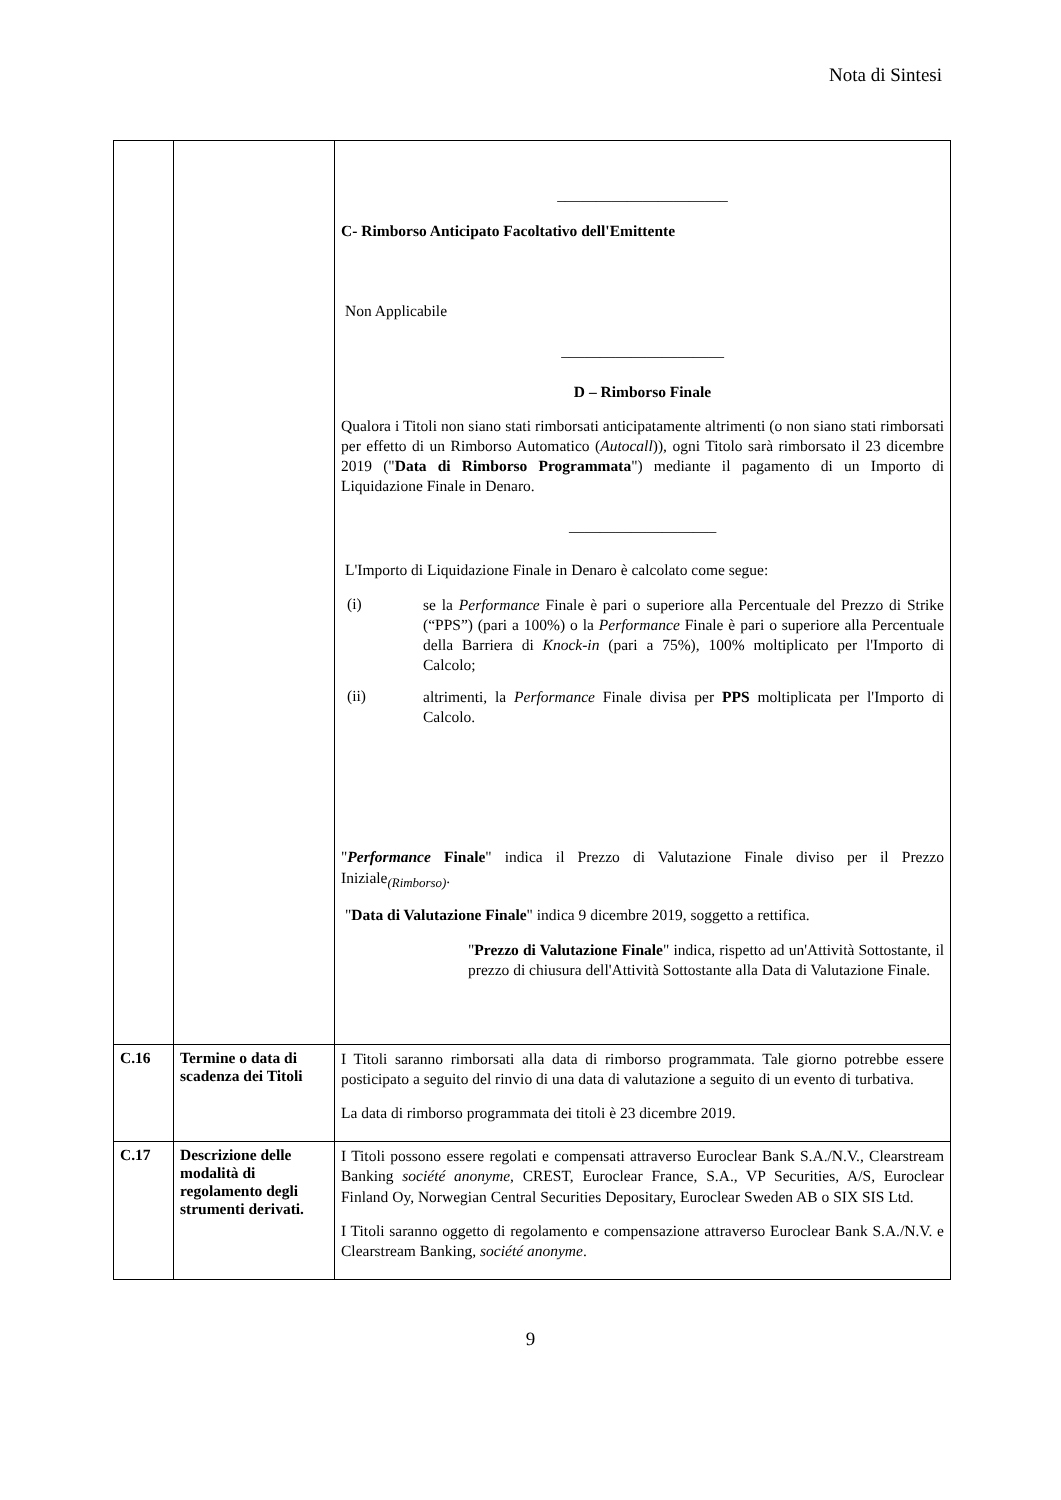Nota di Sintesi
| | | ______________________ C- Rimborso Anticipato Facoltativo dell'Emittente Non Applicabile _____________________ D – Rimborso Finale Qualora i Titoli non siano stati rimborsati anticipatamente altrimenti (o non siano stati rimborsati per effetto di un Rimborso Automatico ( Autocall )), ogni Titolo sarà rimborsato il 23 dicembre 2019 (" Data di Rimborso Programmata ") mediante il pagamento di un Importo di Liquidazione Finale in Denaro. ___________________ L'Importo di Liquidazione Finale in Denaro è calcolato come segue: (i) se la Performance Finale è pari o superiore alla Percentuale del Prezzo di Strike (“PPS”) (pari a 100%) o la Performance Finale è pari o superiore alla Percentuale della Barriera di Knock-in (pari a 75%), 100% moltiplicato per l'Importo di Calcolo; (ii) altrimenti, la Performance Finale divisa per PPS moltiplicata per l'Importo di Calcolo. " Performance Finale " indica il Prezzo di Valutazione Finale diviso per il Prezzo Iniziale<sub>(Rimborso)</sub>. " Data di Valutazione Finale " indica 9 dicembre 2019, soggetto a rettifica. " Prezzo di Valutazione Finale " indica, rispetto ad un'Attività Sottostante, il prezzo di chiusura dell'Attività Sottostante alla Data di Valutazione Finale. |
| C.16 | Termine o data di scadenza dei Titoli | I Titoli saranno rimborsati alla data di rimborso programmata. Tale giorno potrebbe essere posticipato a seguito del rinvio di una data di valutazione a seguito di un evento di turbativa. La data di rimborso programmata dei titoli è 23 dicembre 2019. |
| C.17 | Descrizione delle modalità di regolamento degli strumenti derivati. | I Titoli possono essere regolati e compensati attraverso Euroclear Bank S.A./N.V., Clearstream Banking société anonyme , CREST, Euroclear France, S.A., VP Securities, A/S, Euroclear Finland Oy, Norwegian Central Securities Depositary, Euroclear Sweden AB o SIX SIS Ltd. I Titoli saranno oggetto di regolamento e compensazione attraverso Euroclear Bank S.A./N.V. e Clearstream Banking, société anonyme . |
9